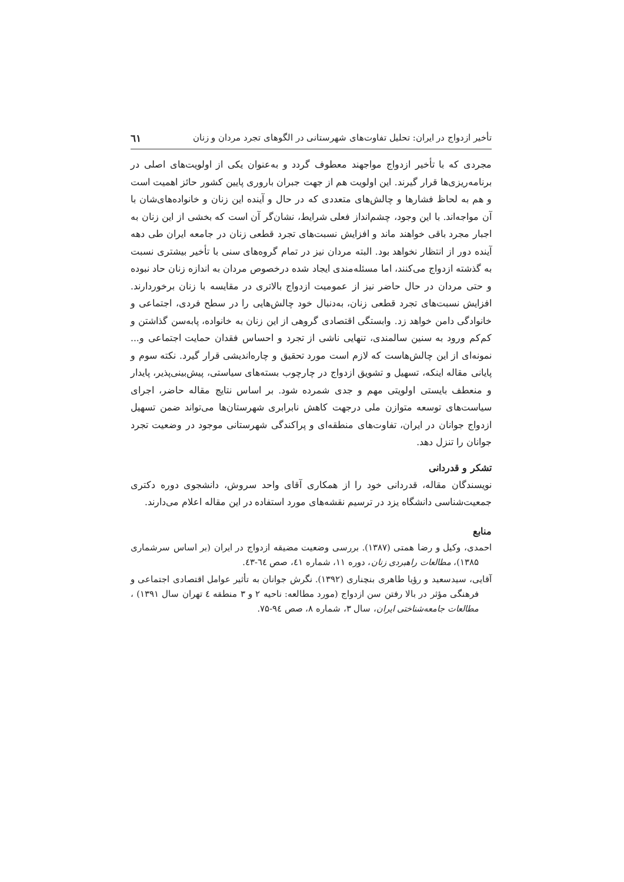تأخیر ازدواج در ایران: تحلیل تفاوت‌های شهرستانی در الگوهای تجرد مردان و زنان ٦١
مجردی که با تأخیر ازدواج مواجهند معطوف گردد و به‌عنوان یکی از اولویت‌های اصلی در برنامه‌ریزی‌ها قرار گیرند. این اولویت هم از جهت جبران باروری پایین کشور حائز اهمیت است و هم به لحاظ فشارها و چالش‌های متعددی که در حال و آینده این زنان و خانواده‌های‌شان با آن مواجه‌اند. با این وجود، چشم‌انداز فعلی شرایط، نشان‌گر آن است که بخشی از این زنان به اجبار مجرد باقی خواهند ماند و افزایش نسبت‌های تجرد قطعی زنان در جامعه ایران طی دهه آینده دور از انتظار نخواهد بود. البته مردان نیز در تمام گروه‌های سنی با تأخیر بیشتری نسبت به گذشته ازدواج می‌کنند، اما مسئله‌مندی ایجاد شده درخصوص مردان به اندازه زنان حاد نبوده و حتی مردان در حال حاضر نیز از عمومیت ازدواج بالاتری در مقایسه با زنان برخوردارند. افزایش نسبت‌های تجرد قطعی زنان، به‌دنبال خود چالش‌هایی را در سطح فردی، اجتماعی و خانوادگی دامن خواهد زد. وابستگی اقتصادی گروهی از این زنان به خانواده، پابه‌سن گذاشتن و کم‌کم ورود به سنین سالمندی، تنهایی ناشی از تجرد و احساس فقدان حمایت اجتماعی و... نمونه‌ای از این چالش‌هاست که لازم است مورد تحقیق و چاره‌اندیشی قرار گیرد. نکته سوم و پایانی مقاله اینکه، تسهیل و تشویق ازدواج در چارچوب بسته‌های سیاستی، پیش‌بینی‌پذیر، پایدار و منعطف بایستی اولویتی مهم و جدی شمرده شود. بر اساس نتایج مقاله حاضر، اجرای سیاست‌های توسعه متوازن ملی درجهت کاهش نابرابری شهرستان‌ها می‌تواند ضمن تسهیل ازدواج جوانان در ایران، تفاوت‌های منطقه‌ای و پراکندگی شهرستانی موجود در وضعیت تجرد جوانان را تنزل دهد.
تشکر و قدردانی
نویسندگان مقاله، قدردانی خود را از همکاری آقای واحد سروش، دانشجوی دوره دکتری جمعیت‌شناسی دانشگاه یزد در ترسیم نقشه‌های مورد استفاده در این مقاله اعلام می‌دارند.
منابع
احمدی، وکیل و رضا همتی (۱۳۸۷). بررسی وضعیت مضیقه ازدواج در ایران (بر اساس سرشماری ۱۳۸۵)، مطالعات راهبردی زنان، دوره ۱۱، شماره ٤۱، صص ٦٤-٤۳.
آقایی، سیدسعید و رؤیا طاهری بنچناری (۱۳۹۲). نگرش جوانان به تأثیر عوامل اقتصادی اجتماعی و فرهنگی مؤثر در بالا رفتن سن ازدواج (مورد مطالعه: ناحیه ۲ و ۳ منطقه ٤ تهران سال ۱۳۹۱) ، مطالعات جامعه‌شناختی ایران، سال ۳، شماره ۸، صص ۹٤-۷۵.